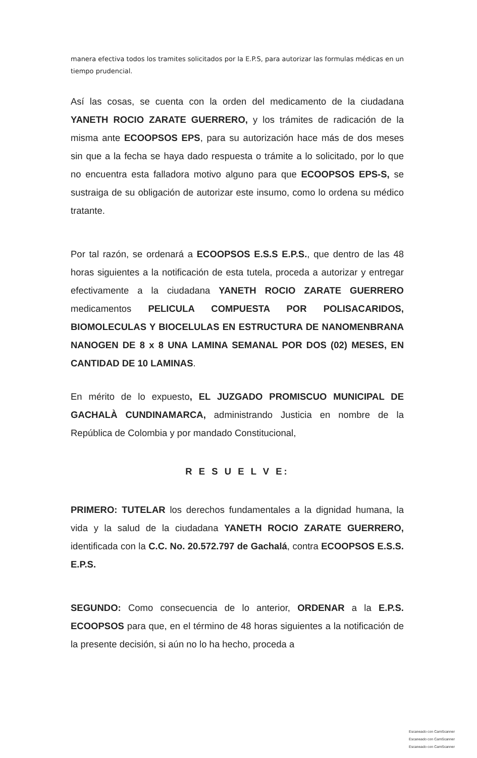manera efectiva todos los tramites solicitados por la E.P.S, para autorizar las formulas médicas en un tiempo prudencial.
Así las cosas, se cuenta con la orden del medicamento de la ciudadana YANETH ROCIO ZARATE GUERRERO, y los trámites de radicación de la misma ante ECOOPSOS EPS, para su autorización hace más de dos meses sin que a la fecha se haya dado respuesta o trámite a lo solicitado, por lo que no encuentra esta falladora motivo alguno para que ECOOPSOS EPS-S, se sustraiga de su obligación de autorizar este insumo, como lo ordena su médico tratante.
Por tal razón, se ordenará a ECOOPSOS E.S.S E.P.S., que dentro de las 48 horas siguientes a la notificación de esta tutela, proceda a autorizar y entregar efectivamente a la ciudadana YANETH ROCIO ZARATE GUERRERO medicamentos PELICULA COMPUESTA POR POLISACARIDOS, BIOMOLECULAS Y BIOCELULAS EN ESTRUCTURA DE NANOMENBRANA NANOGEN DE 8 x 8 UNA LAMINA SEMANAL POR DOS (02) MESES, EN CANTIDAD DE 10 LAMINAS.
En mérito de lo expuesto, EL JUZGADO PROMISCUO MUNICIPAL DE GACHALÀ CUNDINAMARCA, administrando Justicia en nombre de la República de Colombia y por mandado Constitucional,
R E S U E L V E:
PRIMERO: TUTELAR los derechos fundamentales a la dignidad humana, la vida y la salud de la ciudadana YANETH ROCIO ZARATE GUERRERO, identificada con la C.C. No. 20.572.797 de Gachalá, contra ECOOPSOS E.S.S. E.P.S.
SEGUNDO: Como consecuencia de lo anterior, ORDENAR a la E.P.S. ECOOPSOS para que, en el término de 48 horas siguientes a la notificación de la presente decisión, si aún no lo ha hecho, proceda a
Escaneado con CamScanner
Escaneado con CamScanner
Escaneado con CamScanner